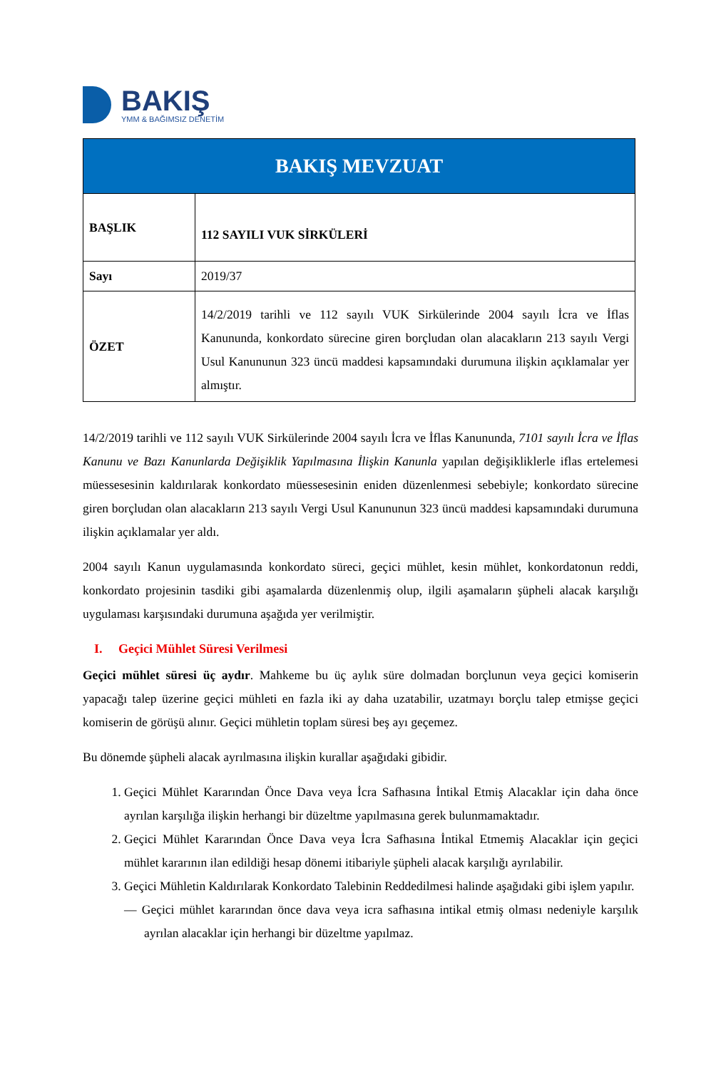BAKIŞ
YMM & BAĞIMSIZ DENETİM
| BAKIŞ MEVZUAT | |
| BAŞLIK | 112 SAYILI VUK SİRKÜLERİ |
| Sayı | 2019/37 |
| ÖZET | 14/2/2019 tarihli ve 112 sayılı VUK Sirkülerinde 2004 sayılı İcra ve İflas Kanununda, konkordato sürecine giren borçludan olan alacakların 213 sayılı Vergi Usul Kanununun 323 üncü maddesi kapsamındaki durumuna ilişkin açıklamalar yer almıştır. |
14/2/2019 tarihli ve 112 sayılı VUK Sirkülerinde 2004 sayılı İcra ve İflas Kanununda, 7101 sayılı İcra ve İflas Kanunu ve Bazı Kanunlarda Değişiklik Yapılmasına İlişkin Kanunla yapılan değişikliklerle iflas ertelemesi müessesesinin kaldırılarak konkordato müessesesinin eniden düzenlenmesi sebebiyle; konkordato sürecine giren borçludan olan alacakların 213 sayılı Vergi Usul Kanununun 323 üncü maddesi kapsamındaki durumuna ilişkin açıklamalar yer aldı.
2004 sayılı Kanun uygulamasında konkordato süreci, geçici mühlet, kesin mühlet, konkordatonun reddi, konkordato projesinin tasdiki gibi aşamalarda düzenlenmiş olup, ilgili aşamaların şüpheli alacak karşılığı uygulaması karşısındaki durumuna aşağıda yer verilmiştir.
I. Geçici Mühlet Süresi Verilmesi
Geçici mühlet süresi üç aydır. Mahkeme bu üç aylık süre dolmadan borçlunun veya geçici komiserin yapacağı talep üzerine geçici mühleti en fazla iki ay daha uzatabilir, uzatmayı borçlu talep etmişse geçici komiserin de görüşü alınır. Geçici mühletin toplam süresi beş ayı geçemez.
Bu dönemde şüpheli alacak ayrılmasına ilişkin kurallar aşağıdaki gibidir.
1. Geçici Mühlet Kararından Önce Dava veya İcra Safhasına İntikal Etmiş Alacaklar için daha önce ayrılan karşılığa ilişkin herhangi bir düzeltme yapılmasına gerek bulunmamaktadır.
2. Geçici Mühlet Kararından Önce Dava veya İcra Safhasına İntikal Etmemiş Alacaklar için geçici mühlet kararının ilan edildiği hesap dönemi itibariyle şüpheli alacak karşılığı ayrılabilir.
3. Geçici Mühletin Kaldırılarak Konkordato Talebinin Reddedilmesi halinde aşağıdaki gibi işlem yapılır.
— Geçici mühlet kararından önce dava veya icra safhasına intikal etmiş olması nedeniyle karşılık ayrılan alacaklar için herhangi bir düzeltme yapılmaz.